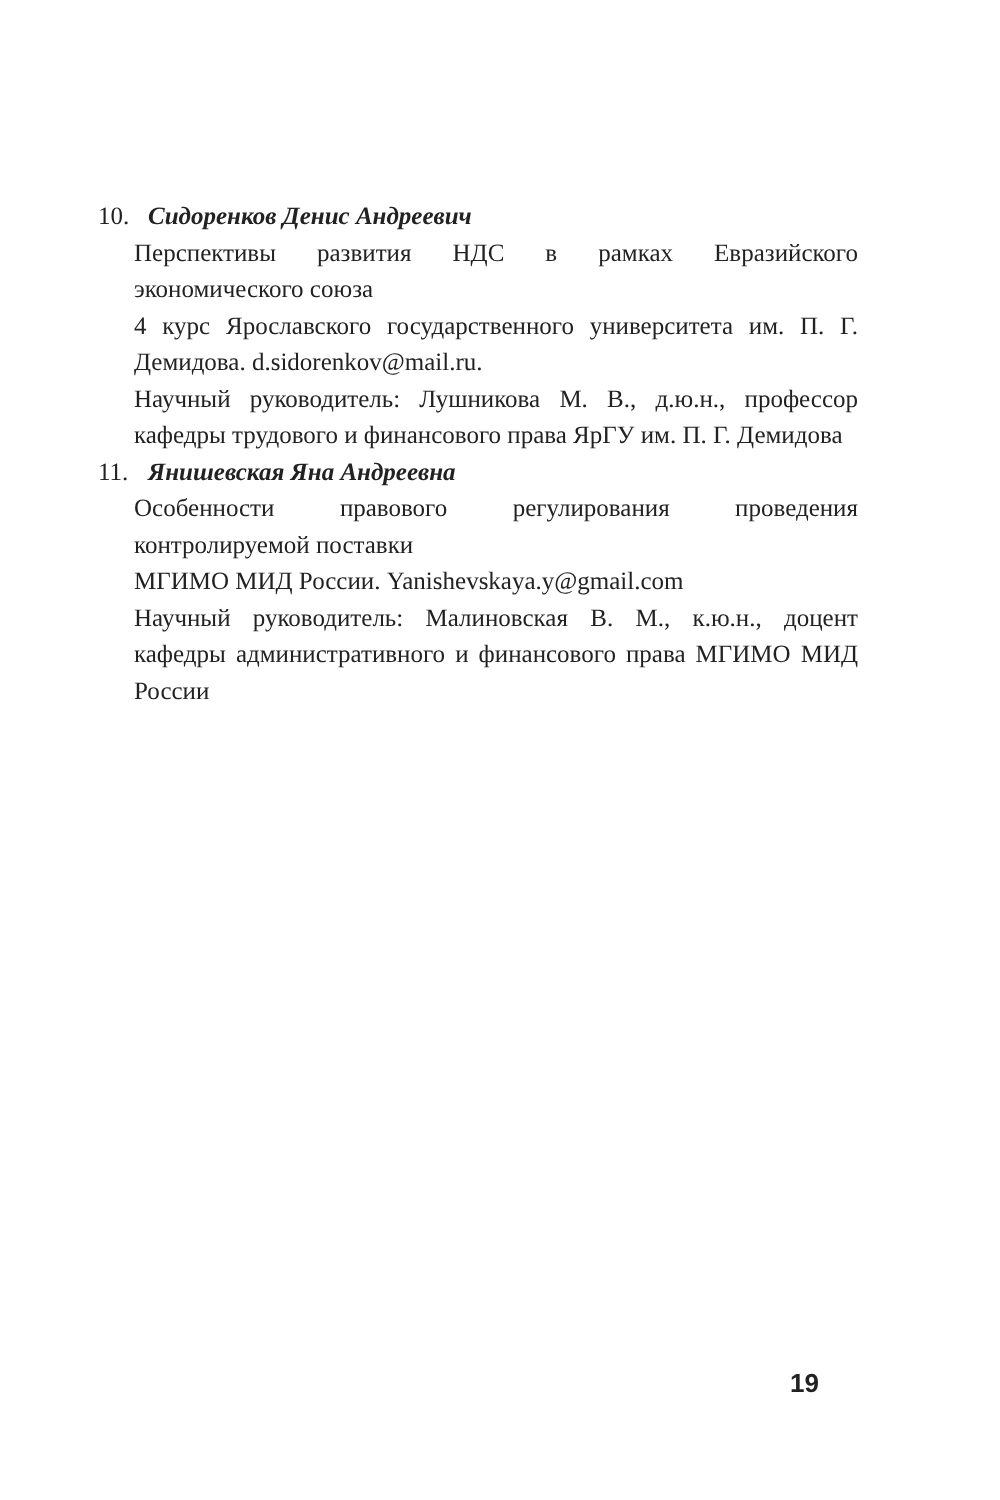10. Сидоренков Денис Андреевич
Перспективы развития НДС в рамках Евразийского экономического союза
4 курс Ярославского государственного университета им. П. Г. Демидова. d.sidorenkov@mail.ru.
Научный руководитель: Лушникова М. В., д.ю.н., профессор кафедры трудового и финансового права ЯрГУ им. П. Г. Демидова
11. Янишевская Яна Андреевна
Особенности правового регулирования проведения контролируемой поставки
МГИМО МИД России. Yanishevskaya.y@gmail.com
Научный руководитель: Малиновская В. М., к.ю.н., доцент кафедры административного и финансового права МГИМО МИД России
19